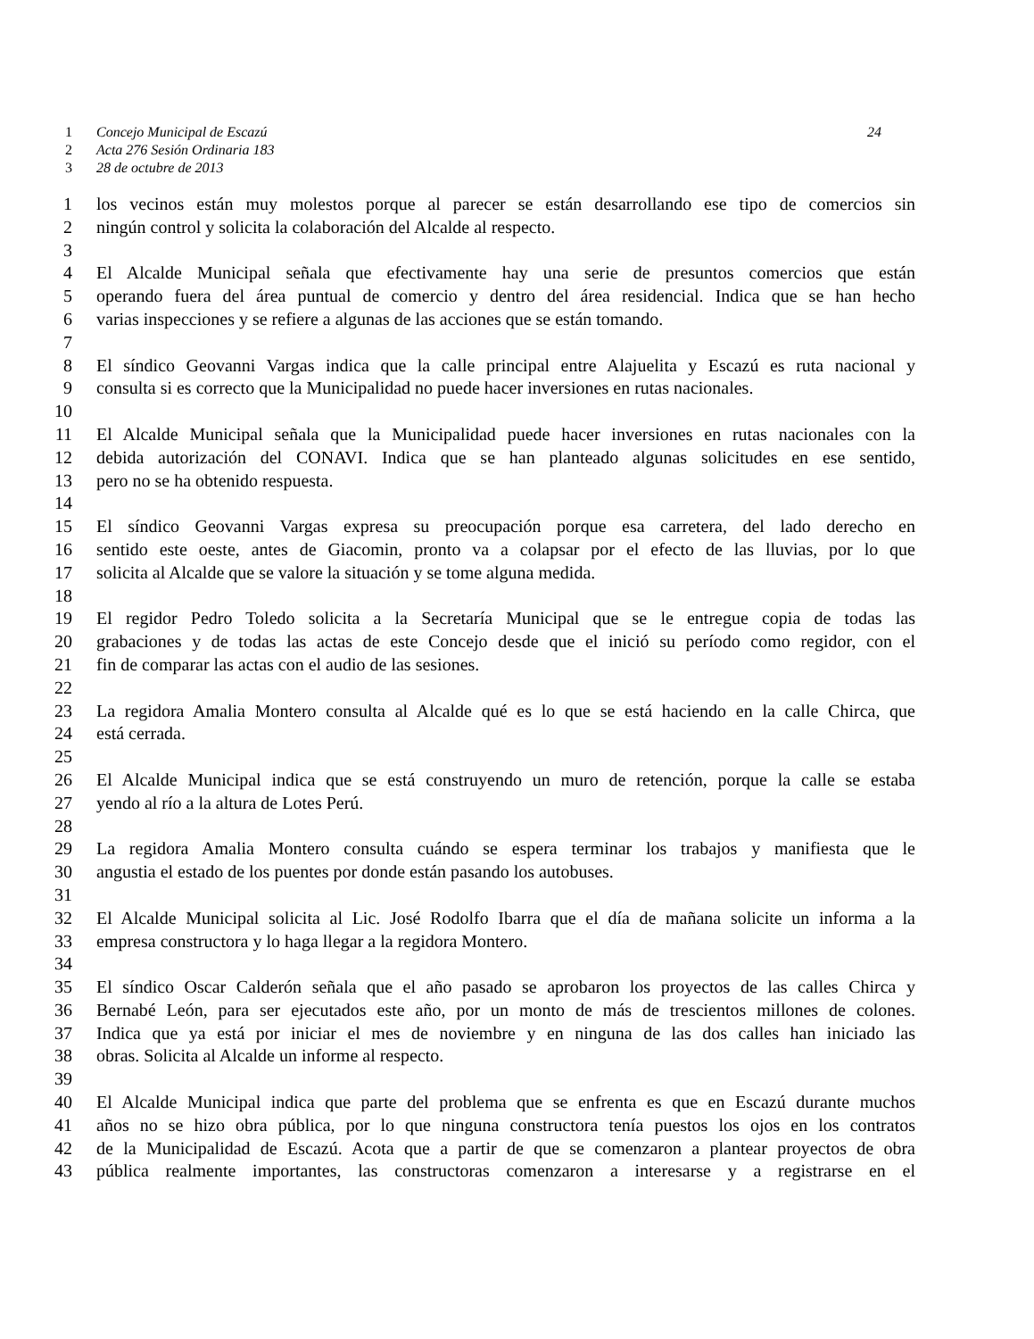1 Concejo Municipal de Escazú 24
2 Acta 276 Sesión Ordinaria 183
3 28 de octubre de 2013
1 los vecinos están muy molestos porque al parecer se están desarrollando ese tipo de comercios sin
2 ningún control y solicita la colaboración del Alcalde al respecto.
3
4 El Alcalde Municipal señala que efectivamente hay una serie de presuntos comercios que están
5 operando fuera del área puntual de comercio y dentro del área residencial. Indica que se han hecho
6 varias inspecciones y se refiere a algunas de las acciones que se están tomando.
7
8 El síndico Geovanni Vargas indica que la calle principal entre Alajuelita y Escazú es ruta nacional y
9 consulta si es correcto que la Municipalidad no puede hacer inversiones en rutas nacionales.
10
11 El Alcalde Municipal señala que la Municipalidad puede hacer inversiones en rutas nacionales con la
12 debida autorización del CONAVI. Indica que se han planteado algunas solicitudes en ese sentido,
13 pero no se ha obtenido respuesta.
14
15 El síndico Geovanni Vargas expresa su preocupación porque esa carretera, del lado derecho en
16 sentido este oeste, antes de Giacomin, pronto va a colapsar por el efecto de las lluvias, por lo que
17 solicita al Alcalde que se valore la situación y se tome alguna medida.
18
19 El regidor Pedro Toledo solicita a la Secretaría Municipal que se le entregue copia de todas las
20 grabaciones y de todas las actas de este Concejo desde que el inició su período como regidor, con el
21 fin de comparar las actas con el audio de las sesiones.
22
23 La regidora Amalia Montero consulta al Alcalde qué es lo que se está haciendo en la calle Chirca, que
24 está cerrada.
25
26 El Alcalde Municipal indica que se está construyendo un muro de retención, porque la calle se estaba
27 yendo al río a la altura de Lotes Perú.
28
29 La regidora Amalia Montero consulta cuándo se espera terminar los trabajos y manifiesta que le
30 angustia el estado de los puentes por donde están pasando los autobuses.
31
32 El Alcalde Municipal solicita al Lic. José Rodolfo Ibarra que el día de mañana solicite un informa a la
33 empresa constructora y lo haga llegar a la regidora Montero.
34
35 El síndico Oscar Calderón señala que el año pasado se aprobaron los proyectos de las calles Chirca y
36 Bernabé León, para ser ejecutados este año, por un monto de más de trescientos millones de colones.
37 Indica que ya está por iniciar el mes de noviembre y en ninguna de las dos calles han iniciado las
38 obras. Solicita al Alcalde un informe al respecto.
39
40 El Alcalde Municipal indica que parte del problema que se enfrenta es que en Escazú durante muchos
41 años no se hizo obra pública, por lo que ninguna constructora tenía puestos los ojos en los contratos
42 de la Municipalidad de Escazú. Acota que a partir de que se comenzaron a plantear proyectos de obra
43 pública realmente importantes, las constructoras comenzaron a interesarse y a registrarse en el